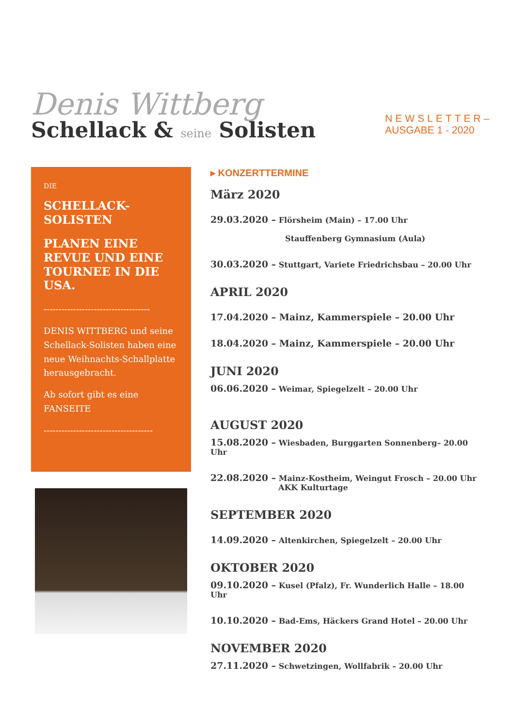Denis Wittberg
Schellack & seine Solisten
NEWSLETTER–
AUSGABE 1 - 2020
DIE
SCHELLACK-
SOLISTEN
PLANEN EINE REVUE UND EINE TOURNEE IN DIE USA.
------------------------------------
DENIS WITTBERG und seine Schellack-Solisten haben eine neue Weihnachts-Schallplatte herausgebracht.
Ab sofort gibt es eine FANSEITE
-------------------------------------
▸ KONZERTTERMINE
März 2020
29.03.2020 – Flörsheim (Main) – 17.00 Uhr
Stauffenberg Gymnasium (Aula)
30.03.2020 – Stuttgart, Variete Friedrichsbau – 20.00 Uhr
APRIL 2020
17.04.2020 – Mainz, Kammerspiele – 20.00 Uhr
18.04.2020 – Mainz, Kammerspiele – 20.00 Uhr
JUNI 2020
06.06.2020 – Weimar, Spiegelzelt – 20.00 Uhr
AUGUST 2020
15.08.2020 – Wiesbaden, Burggarten Sonnenberg– 20.00 Uhr
22.08.2020 – Mainz-Kostheim, Weingut Frosch – 20.00 Uhr
AKK Kulturtage
SEPTEMBER 2020
14.09.2020 – Altenkirchen, Spiegelzelt – 20.00 Uhr
OKTOBER 2020
09.10.2020 – Kusel (Pfalz), Fr. Wunderlich Halle – 18.00 Uhr
10.10.2020 – Bad-Ems, Häckers Grand Hotel – 20.00 Uhr
NOVEMBER 2020
27.11.2020 – Schwetzingen, Wollfabrik – 20.00 Uhr